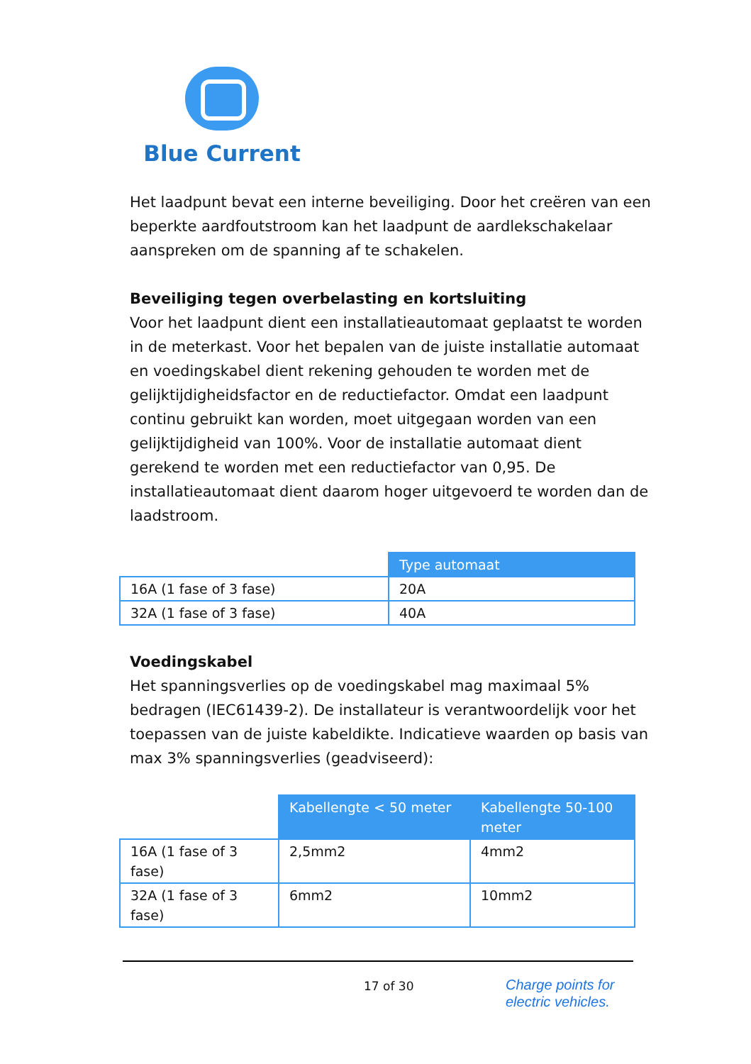Blue Current
Het laadpunt bevat een interne beveiliging. Door het creëren van een beperkte aardfoutstroom kan het laadpunt de aardlekschakelaar aanspreken om de spanning af te schakelen.
Beveiliging tegen overbelasting en kortsluiting
Voor het laadpunt dient een installatieautomaat geplaatst te worden in de meterkast. Voor het bepalen van de juiste installatie automaat en voedingskabel dient rekening gehouden te worden met de gelijktijdigheidsfactor en de reductiefactor. Omdat een laadpunt continu gebruikt kan worden, moet uitgegaan worden van een gelijktijdigheid van 100%. Voor de installatie automaat dient gerekend te worden met een reductiefactor van 0,95. De installatieautomaat dient daarom hoger uitgevoerd te worden dan de laadstroom.
| | Type automaat |
| --- | --- |
| 16A (1 fase of 3 fase) | 20A |
| 32A (1 fase of 3 fase) | 40A |
Voedingskabel
Het spanningsverlies op de voedingskabel mag maximaal 5% bedragen (IEC61439-2). De installateur is verantwoordelijk voor het toepassen van de juiste kabeldikte. Indicatieve waarden op basis van max 3% spanningsverlies (geadviseerd):
| | Kabellengte < 50 meter | Kabellengte 50-100 meter |
| --- | --- | --- |
| 16A (1 fase of 3 fase) | 2,5mm2 | 4mm2 |
| 32A (1 fase of 3 fase) | 6mm2 | 10mm2 |
17 of 30
Charge points for
electric vehicles.